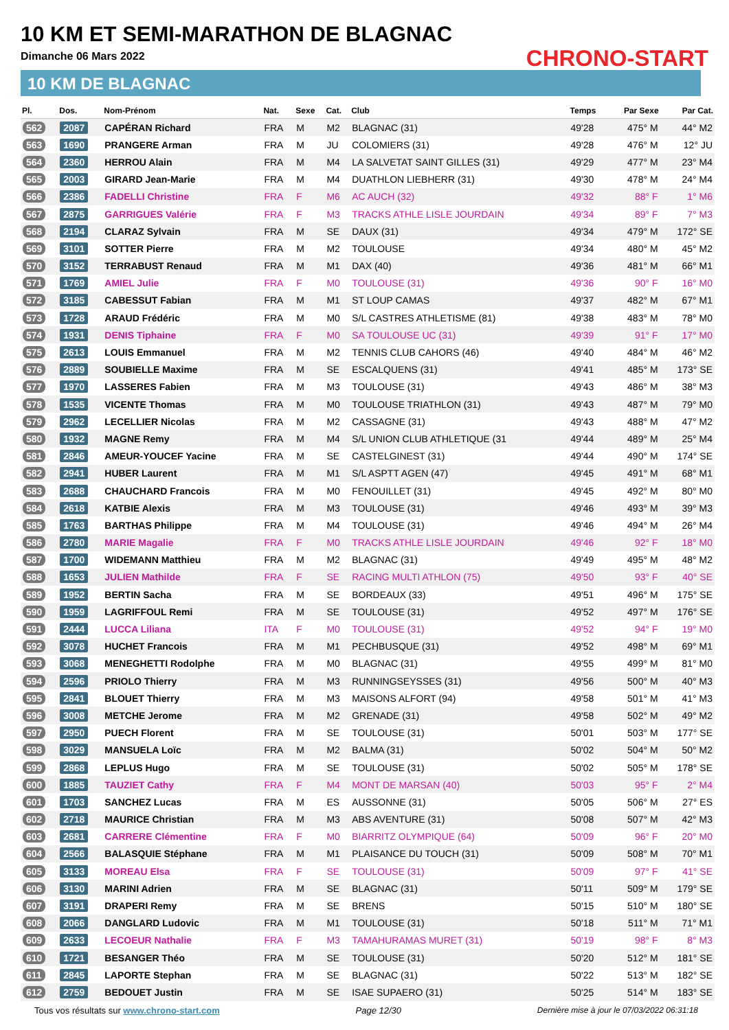10 KM ET SEMI-MARATHON DE BLAGNAC
Dimanche 06 Mars 2022
10 KM DE BLAGNAC
CHRONO-START
| Pl. | Dos. | Nom-Prénom | Nat. | Sexe | Cat. | Club | Temps | Par Sexe | Par Cat. |
| --- | --- | --- | --- | --- | --- | --- | --- | --- | --- |
| 562 | 2087 | CAPÉRAN Richard | FRA | M | M2 | BLAGNAC (31) | 49'28 | 475° M | 44° M2 |
| 563 | 1690 | PRANGERE Arman | FRA | M | JU | COLOMIERS (31) | 49'28 | 476° M | 12° JU |
| 564 | 2360 | HERROU Alain | FRA | M | M4 | LA SALVETAT SAINT GILLES (31) | 49'29 | 477° M | 23° M4 |
| 565 | 2003 | GIRARD Jean-Marie | FRA | M | M4 | DUATHLON LIEBHERR (31) | 49'30 | 478° M | 24° M4 |
| 566 | 2386 | FADELLI Christine | FRA | F | M6 | AC AUCH (32) | 49'32 | 88° F | 1° M6 |
| 567 | 2875 | GARRIGUES Valérie | FRA | F | M3 | TRACKS ATHLE LISLE JOURDAIN | 49'34 | 89° F | 7° M3 |
| 568 | 2194 | CLARAZ Sylvain | FRA | M | SE | DAUX (31) | 49'34 | 479° M | 172° SE |
| 569 | 3101 | SOTTER Pierre | FRA | M | M2 | TOULOUSE | 49'34 | 480° M | 45° M2 |
| 570 | 3152 | TERRABUST Renaud | FRA | M | M1 | DAX (40) | 49'36 | 481° M | 66° M1 |
| 571 | 1769 | AMIEL Julie | FRA | F | M0 | TOULOUSE (31) | 49'36 | 90° F | 16° M0 |
| 572 | 3185 | CABESSUT Fabian | FRA | M | M1 | ST LOUP CAMAS | 49'37 | 482° M | 67° M1 |
| 573 | 1728 | ARAUD Frédéric | FRA | M | M0 | S/L CASTRES ATHLETISME (81) | 49'38 | 483° M | 78° M0 |
| 574 | 1931 | DENIS Tiphaine | FRA | F | M0 | SA TOULOUSE UC (31) | 49'39 | 91° F | 17° M0 |
| 575 | 2613 | LOUIS Emmanuel | FRA | M | M2 | TENNIS CLUB CAHORS (46) | 49'40 | 484° M | 46° M2 |
| 576 | 2889 | SOUBIELLE Maxime | FRA | M | SE | ESCALQUENS (31) | 49'41 | 485° M | 173° SE |
| 577 | 1970 | LASSERES Fabien | FRA | M | M3 | TOULOUSE (31) | 49'43 | 486° M | 38° M3 |
| 578 | 1535 | VICENTE Thomas | FRA | M | M0 | TOULOUSE TRIATHLON (31) | 49'43 | 487° M | 79° M0 |
| 579 | 2962 | LECELLIER Nicolas | FRA | M | M2 | CASSAGNE (31) | 49'43 | 488° M | 47° M2 |
| 580 | 1932 | MAGNE Remy | FRA | M | M4 | S/L UNION CLUB ATHLETIQUE (31 | 49'44 | 489° M | 25° M4 |
| 581 | 2846 | AMEUR-YOUCEF Yacine | FRA | M | SE | CASTELGINEST (31) | 49'44 | 490° M | 174° SE |
| 582 | 2941 | HUBER Laurent | FRA | M | M1 | S/L ASPTT AGEN (47) | 49'45 | 491° M | 68° M1 |
| 583 | 2688 | CHAUCHARD Francois | FRA | M | M0 | FENOUILLET (31) | 49'45 | 492° M | 80° M0 |
| 584 | 2618 | KATBIE Alexis | FRA | M | M3 | TOULOUSE (31) | 49'46 | 493° M | 39° M3 |
| 585 | 1763 | BARTHAS Philippe | FRA | M | M4 | TOULOUSE (31) | 49'46 | 494° M | 26° M4 |
| 586 | 2780 | MARIE Magalie | FRA | F | M0 | TRACKS ATHLE LISLE JOURDAIN | 49'46 | 92° F | 18° M0 |
| 587 | 1700 | WIDEMANN Matthieu | FRA | M | M2 | BLAGNAC (31) | 49'49 | 495° M | 48° M2 |
| 588 | 1653 | JULIEN Mathilde | FRA | F | SE | RACING MULTI ATHLON (75) | 49'50 | 93° F | 40° SE |
| 589 | 1952 | BERTIN Sacha | FRA | M | SE | BORDEAUX (33) | 49'51 | 496° M | 175° SE |
| 590 | 1959 | LAGRIFFOUL Remi | FRA | M | SE | TOULOUSE (31) | 49'52 | 497° M | 176° SE |
| 591 | 2444 | LUCCA Liliana | ITA | F | M0 | TOULOUSE (31) | 49'52 | 94° F | 19° M0 |
| 592 | 3078 | HUCHET Francois | FRA | M | M1 | PECHBUSQUE (31) | 49'52 | 498° M | 69° M1 |
| 593 | 3068 | MENEGHETTI Rodolphe | FRA | M | M0 | BLAGNAC (31) | 49'55 | 499° M | 81° M0 |
| 594 | 2596 | PRIOLO Thierry | FRA | M | M3 | RUNNINGSEYSSES (31) | 49'56 | 500° M | 40° M3 |
| 595 | 2841 | BLOUET Thierry | FRA | M | M3 | MAISONS ALFORT (94) | 49'58 | 501° M | 41° M3 |
| 596 | 3008 | METCHE Jerome | FRA | M | M2 | GRENADE (31) | 49'58 | 502° M | 49° M2 |
| 597 | 2950 | PUECH Florent | FRA | M | SE | TOULOUSE (31) | 50'01 | 503° M | 177° SE |
| 598 | 3029 | MANSUELA Loïc | FRA | M | M2 | BALMA (31) | 50'02 | 504° M | 50° M2 |
| 599 | 2868 | LEPLUS Hugo | FRA | M | SE | TOULOUSE (31) | 50'02 | 505° M | 178° SE |
| 600 | 1885 | TAUZIET Cathy | FRA | F | M4 | MONT DE MARSAN (40) | 50'03 | 95° F | 2° M4 |
| 601 | 1703 | SANCHEZ Lucas | FRA | M | ES | AUSSONNE (31) | 50'05 | 506° M | 27° ES |
| 602 | 2718 | MAURICE Christian | FRA | M | M3 | ABS AVENTURE (31) | 50'08 | 507° M | 42° M3 |
| 603 | 2681 | CARRERE Clémentine | FRA | F | M0 | BIARRITZ OLYMPIQUE (64) | 50'09 | 96° F | 20° M0 |
| 604 | 2566 | BALASQUIE Stéphane | FRA | M | M1 | PLAISANCE DU TOUCH (31) | 50'09 | 508° M | 70° M1 |
| 605 | 3133 | MOREAU Elsa | FRA | F | SE | TOULOUSE (31) | 50'09 | 97° F | 41° SE |
| 606 | 3130 | MARINI Adrien | FRA | M | SE | BLAGNAC (31) | 50'11 | 509° M | 179° SE |
| 607 | 3191 | DRAPERI Remy | FRA | M | SE | BRENS | 50'15 | 510° M | 180° SE |
| 608 | 2066 | DANGLARD Ludovic | FRA | M | M1 | TOULOUSE (31) | 50'18 | 511° M | 71° M1 |
| 609 | 2633 | LECOEUR Nathalie | FRA | F | M3 | TAMAHURAMAS MURET (31) | 50'19 | 98° F | 8° M3 |
| 610 | 1721 | BESANGER Théo | FRA | M | SE | TOULOUSE (31) | 50'20 | 512° M | 181° SE |
| 611 | 2845 | LAPORTE Stephan | FRA | M | SE | BLAGNAC (31) | 50'22 | 513° M | 182° SE |
| 612 | 2759 | BEDOUET Justin | FRA | M | SE | ISAE SUPAERO (31) | 50'25 | 514° M | 183° SE |
Tous vos résultats sur www.chrono-start.com Page 12/30 Dernière mise à jour le 07/03/2022 06:31:18